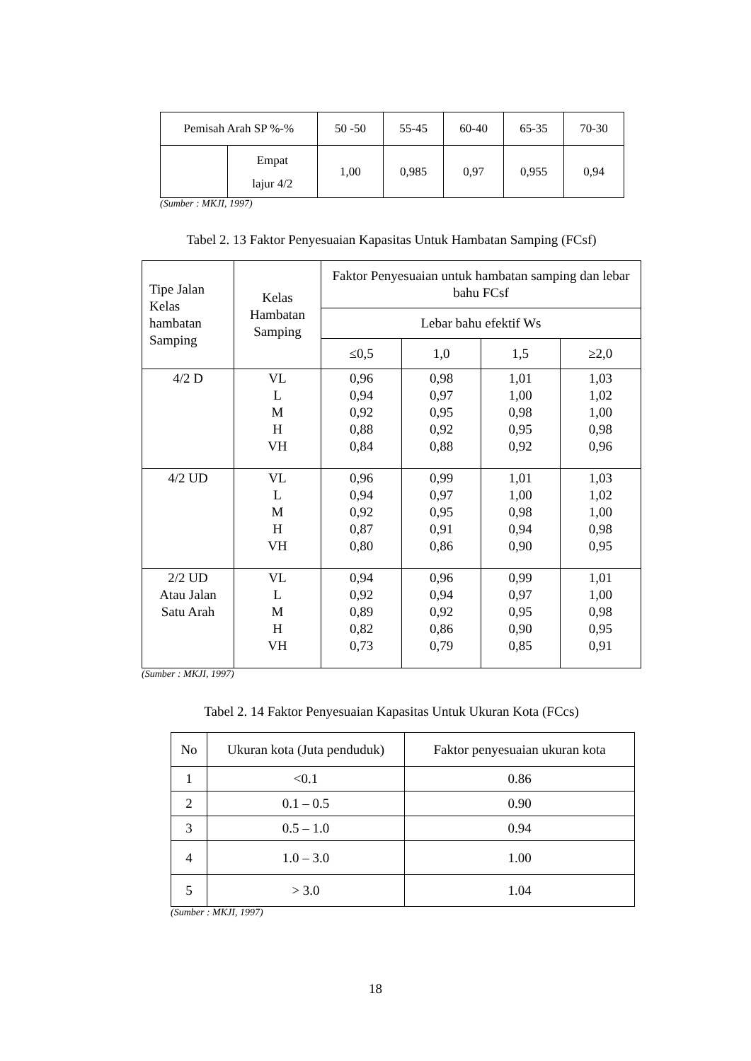| Pemisah Arah SP %-% | | 50 -50 | 55-45 | 60-40 | 65-35 | 70-30 |
| | Empat lajur 4/2 | 1,00 | 0,985 | 0,97 | 0,955 | 0,94 |
(Sumber : MKJI, 1997)
Tabel 2. 13 Faktor Penyesuaian Kapasitas Untuk Hambatan Samping (FCsf)
| Tipe Jalan Kelas hambatan Samping | Kelas Hambatan Samping | Faktor Penyesuaian untuk hambatan samping dan lebar bahu FCsf | | | |
| | | Lebar bahu efektif Ws | | | |
| | | ≤0,5 | 1,0 | 1,5 | ≥2,0 |
| 4/2 D | VL L M H VH | 0,96 0,94 0,92 0,88 0,84 | 0,98 0,97 0,95 0,92 0,88 | 1,01 1,00 0,98 0,95 0,92 | 1,03 1,02 1,00 0,98 0,96 |
| 4/2 UD | VL L M H VH | 0,96 0,94 0,92 0,87 0,80 | 0,99 0,97 0,95 0,91 0,86 | 1,01 1,00 0,98 0,94 0,90 | 1,03 1,02 1,00 0,98 0,95 |
| 2/2 UD Atau Jalan Satu Arah | VL L M H VH | 0,94 0,92 0,89 0,82 0,73 | 0,96 0,94 0,92 0,86 0,79 | 0,99 0,97 0,95 0,90 0,85 | 1,01 1,00 0,98 0,95 0,91 |
(Sumber : MKJI, 1997)
Tabel 2. 14 Faktor Penyesuaian Kapasitas Untuk Ukuran Kota (FCcs)
| No | Ukuran kota (Juta penduduk) | Faktor penyesuaian ukuran kota |
| 1 | <0.1 | 0.86 |
| 2 | 0.1 – 0.5 | 0.90 |
| 3 | 0.5 – 1.0 | 0.94 |
| 4 | 1.0 – 3.0 | 1.00 |
| 5 | > 3.0 | 1.04 |
(Sumber : MKJI, 1997)
18